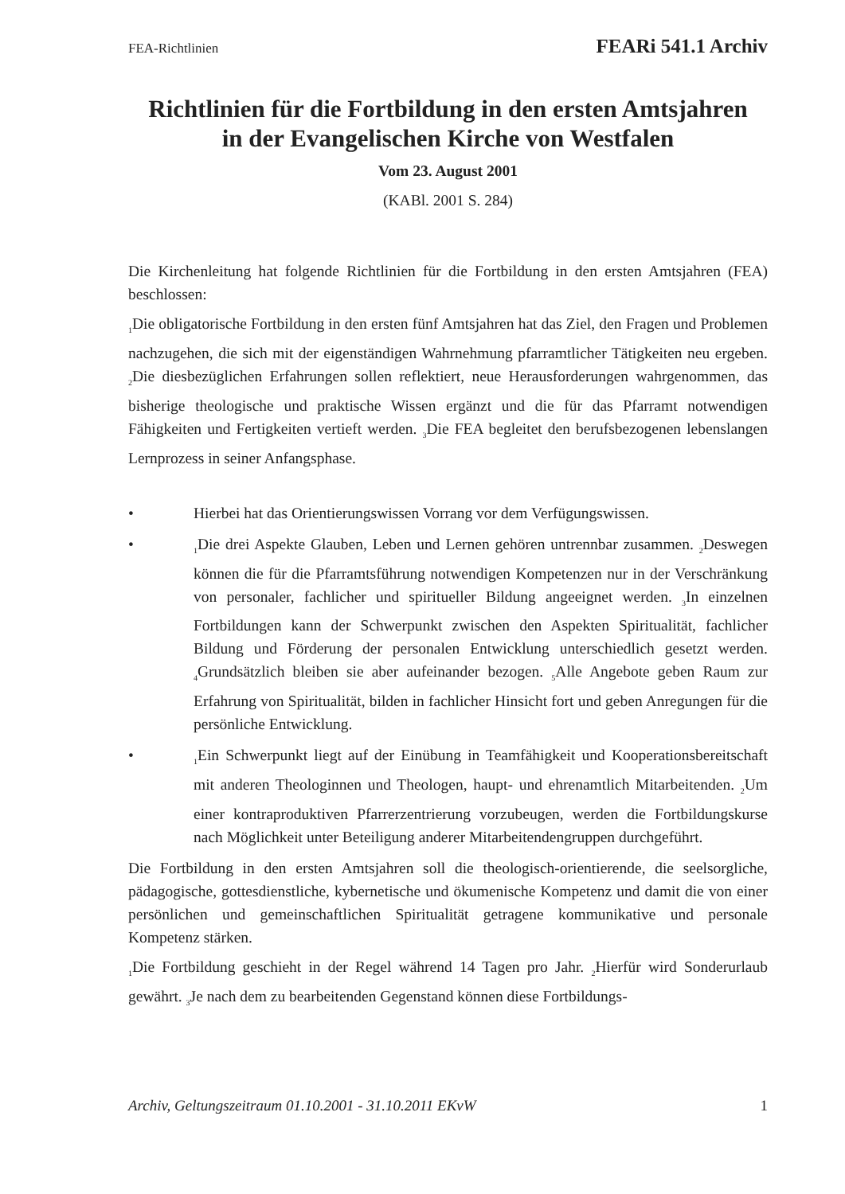FEA-Richtlinien FEARi 541.1 Archiv
Richtlinien für die Fortbildung in den ersten Amtsjahren
in der Evangelischen Kirche von Westfalen
Vom 23. August 2001
(KABl. 2001 S. 284)
Die Kirchenleitung hat folgende Richtlinien für die Fortbildung in den ersten Amtsjahren (FEA) beschlossen:
<sub>1</sub>Die obligatorische Fortbildung in den ersten fünf Amtsjahren hat das Ziel, den Fragen und Problemen nachzugehen, die sich mit der eigenständigen Wahrnehmung pfarramtlicher Tätigkeiten neu ergeben. <sub>2</sub>Die diesbezüglichen Erfahrungen sollen reflektiert, neue Herausforderungen wahrgenommen, das bisherige theologische und praktische Wissen ergänzt und die für das Pfarramt notwendigen Fähigkeiten und Fertigkeiten vertieft werden. <sub>3</sub>Die FEA begleitet den berufsbezogenen lebenslangen Lernprozess in seiner Anfangsphase.
• Hierbei hat das Orientierungswissen Vorrang vor dem Verfügungswissen.
•<sub>1</sub>Die drei Aspekte Glauben, Leben und Lernen gehören untrennbar zusammen. <sub>2</sub>Deswegen können die für die Pfarramtsführung notwendigen Kompetenzen nur in der Verschränkung von personaler, fachlicher und spiritueller Bildung angeeignet werden. <sub>3</sub>In einzelnen Fortbildungen kann der Schwerpunkt zwischen den Aspekten Spiritualität, fachlicher Bildung und Förderung der personalen Entwicklung unterschiedlich gesetzt werden. <sub>4</sub>Grundsätzlich bleiben sie aber aufeinander bezogen. <sub>5</sub>Alle Angebote geben Raum zur Erfahrung von Spiritualität, bilden in fachlicher Hinsicht fort und geben Anregungen für die persönliche Entwicklung.
•<sub>1</sub>Ein Schwerpunkt liegt auf der Einübung in Teamfähigkeit und Kooperationsbereitschaft mit anderen Theologinnen und Theologen, haupt- und ehrenamtlich Mitarbeitenden. <sub>2</sub>Um einer kontraproduktiven Pfarrerzentrierung vorzubeugen, werden die Fortbildungskurse nach Möglichkeit unter Beteiligung anderer Mitarbeitendengruppen durchgeführt.
Die Fortbildung in den ersten Amtsjahren soll die theologisch-orientierende, die seelsorgliche, pädagogische, gottesdienstliche, kybernetische und ökumenische Kompetenz und damit die von einer persönlichen und gemeinschaftlichen Spiritualität getragene kommunikative und personale Kompetenz stärken.
<sub>1</sub>Die Fortbildung geschieht in der Regel während 14 Tagen pro Jahr. <sub>2</sub>Hierfür wird Sonderurlaub gewährt. <sub>3</sub>Je nach dem zu bearbeitenden Gegenstand können diese Fortbildungs-
Archiv, Geltungszeitraum 01.10.2001 - 31.10.2011 EKvW 1